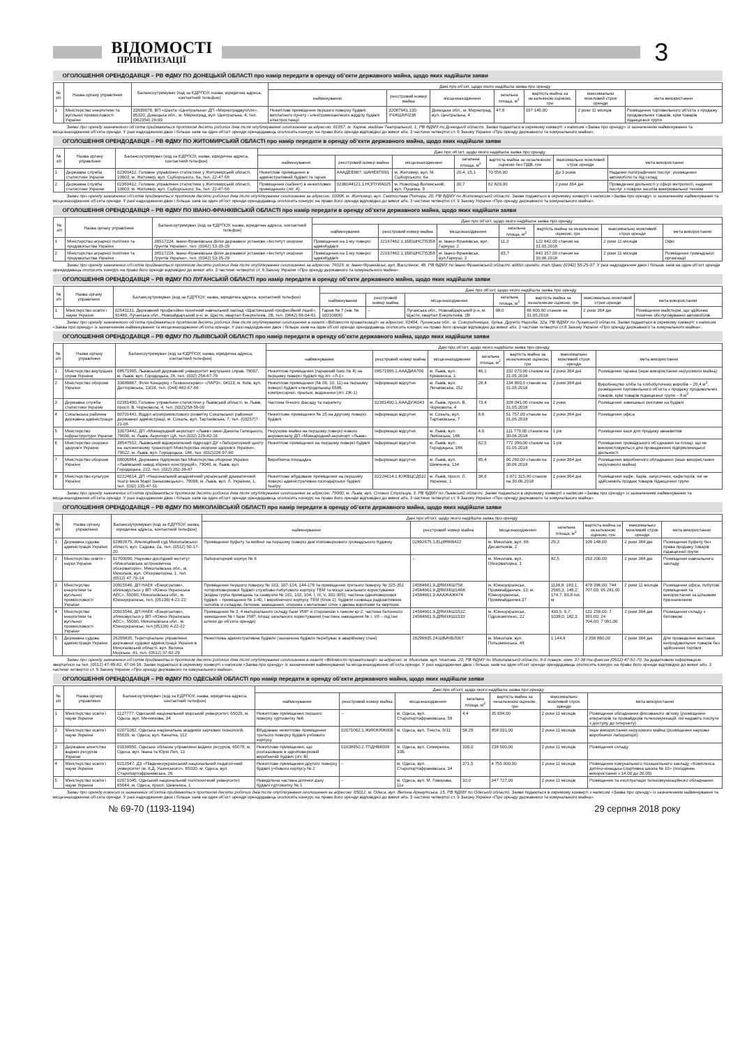ВІДОМОСТІ
ПРИВАТИЗАЦІЇ
3
ОГОЛОШЕННЯ ОРЕНДОДАВЦЯ – РВ ФДМУ ПО ДОНЕЦЬКІЙ ОБЛАСТІ про намір передати в оренду об’єкти державного майна, щодо яких надійшли заяви
| № з/п | Назва органу управління | Балансоутримувач (код за ЄДРПОУ, назва, юридична адреса, контактний телефон) | Дані про об’єкт, щодо якого надійшла заява про оренду | | | | | | |
| --- | --- | --- | --- | --- | --- | --- | --- | --- | --- |
| | | | найменування | реєстровий номер майна | місцезнаходження | загальна площа, м<sup>2</sup> | вартість майна за незалежною оцінкою, грн | максимально можливий строк оренди | мета використання |
| 1 | Міністерство енергетики та вугільної промисловості України | 33839076, ВП «Шахта «Центральна» ДП «Мирноградвугілля», 85320, Донецька обл., м. Мирноград, вул. Центральна, 4, тел. (062354) 29-99 | Нежитлові приміщення першого поверху будівлі виплатного пункту і електромеханічного відділу будівлі електростанції | 32087941.130. УЧЖШМЧ238 | Донецька обл., м. Мирноград, вул. Центральна, 4 | 47,9 | 197 145,00 | 2 роки 11 місяців | Розміщення торговельного об’єкта з продажу продовольчих товарів, крім товарів підакцизної групи |
Заяви про оренду зазначеного об’єкта приймаються протягом десяти робочих днів після опублікування оголошення за адресою: 61057, м. Харків, майдан Театральний, 1, РВ ФДМУ по Донецькій області. Заяви подаються в окремому конверті з написом «Заява про оренду» із зазначенням найменування та місцезнаходження об’єкта оренди. У разі надходження двох і більше заяв на один об’єкт оренди орендодавець оголосить конкурс на право його оренди відповідно до вимог абз. 3 частини четвертої ст. 9 Закону України «Про оренду державного та комунального майна».
ОГОЛОШЕННЯ ОРЕНДОДАВЦЯ – РВ ФДМУ ПО ЖИТОМИРСЬКІЙ ОБЛАСТІ про намір передати в оренду об’єкти державного майна, щодо яких надійшли заяви
| № з/п | Назва органу управління | Балансоутримувач (код за ЄДРПОУ, назва, юридична адреса, контактний телефон) | Дані про об’єкт, щодо якого надійшла заява про оренду | | | | | | |
| --- | --- | --- | --- | --- | --- | --- | --- | --- | --- |
| | | | найменування | реєстровий номер майна | місцезнаходження | загальна площа, м<sup>2</sup> | вартість майна за незалежною оцінкою без ПДВ, грн | максимально можливий строк оренди | мета використання |
| 1 | Державна служба статистики України | 02360412, Головне управління статистики у Житомирській області, 10003, м. Житомир, вул. Сціборського, 6а, тел. 22-47-56 | Нежитлові приміщення в адміністративній будівлі та гараж | АААДЕЕ887; ШАНЕКП091 | м. Житомир, вул. М. Сціборського, 6а | 20,4; 15,1 | 70 556,00 | До 3 років | Надання поліграфічних послуг; розміщення автомобіля та під склад |
| 2 | Державна служба статистики України | 02360412, Головне управління статистики у Житомирській області, 10003, м. Житомир, вул. Сціборського, 6а, тел. 22-47-56 | Приміщення (кабінет) в нежитлових приміщеннях (літ. А) | 0236044121.1.НОПУИА025 | м. Новоград-Волинський, вул. Пушкіна, 9 | 30,7 | 62 629,00 | 2 роки 364 дні | Проведення діяльності у сфері метрології, надання послуг з повірки засобів вимірювальної техніки |
Заяви про оренду зазначених об’єктів приймаються протягом десяти робочих днів після опублікування оголошення за адресою: 10008, м. Житомир, вул. Святослава Ріхтера, 20, РВ ФДМУ по Житомирській області. Заяви подаються в окремому конверті з написом «Заява про оренду» із зазначенням найменування та місцезнаходження об’єкта оренди. У разі надходження двох і більше заяв на один об’єкт оренди орендодавець оголосить конкурс на право його оренди відповідно до вимог абз. 3 частини четвертої ст. 9 Закону України «Про оренду державного та комунального майна».
ОГОЛОШЕННЯ ОРЕНДОДАВЦЯ – РВ ФДМУ ПО ІВАНО-ФРАНКІВСЬКІЙ ОБЛАСТІ про намір передати в оренду об’єкти державного майна, щодо яких надійшли заяви
| № з/п | Назва органу управління | Балансоутримувач (код за ЄДРПОУ, назва, юридична адреса, контактний телефон) | Дані про об’єкт, щодо якого надійшла заява про оренду | | | | | | |
| --- | --- | --- | --- | --- | --- | --- | --- | --- | --- |
| | | | найменування | реєстровий номер майна | місцезнаходження | загальна площа, м<sup>2</sup> | вартість майна за незалежною оцінкою, грн | максимально можливий строк оренди | мета використання |
| 1 | Міністерство аграрної політики та продовольства України | 38517224, Івано-Франківська філія державної установи «Інститут охорони ґрунтів України», тел. (0342) 53-35-29 | Приміщення на 1-му поверсі адмінбудівлі | 22167462.1.1БЕШНСП5358 | м. Івано-Франківськ, вул. Гаркуші, 2 | 11,3 | 122 842,00 станом на 31.03.2018 | 2 роки 11 місяців | Офіс |
| 2 | Міністерство аграрної політики та продовольства України | 38517224, Івано-Франківська філія державної установи «Інститут охорони ґрунтів України», тел. (0342) 53-35-29 | Приміщення на 1-му поверсі адмінбудівлі | 22167462.1.1БЕШНСП5358 | м. Івано-Франківськ, вул.Гаркуші, 2 | 83,7 | 842 357,00 станом на 30.06.2018 | 2 роки 11 місяців | Розміщення громадської організації |
Заяви про оренду зазначених об’єктів приймаються протягом десяти робочих днів після опублікування оголошення за адресою: 76019, м. Івано-Франківськ, вул. Василянок, 48, РВ ФДМУ по Івано-Франківській області, відділ оренди, тел./факс (0342) 55-25-97. У разі надходження двох і більше заяв на один об’єкт оренди орендодавець оголосить конкурс на право його оренди відповідно до вимог абз. 3 частини четвертої ст. 9 Закону України «Про оренду державного та комунального майна».
ОГОЛОШЕННЯ ОРЕНДОДАВЦЯ – РВ ФДМУ ПО ЛУГАНСЬКІЙ ОБЛАСТІ про намір передати в оренду об’єкти державного майна, щодо яких надійшли заяви
| № з/п | Назва органу управління | Балансоутримувач (код за ЄДРПОУ, назва, юридична адреса, контактний телефон) | Дані про об’єкт, щодо якого надійшла заява про оренду | | | | | | |
| --- | --- | --- | --- | --- | --- | --- | --- | --- | --- |
| | | | найменування | реєстровий номер майна | місцезнаходження | загальна площа, м<sup>2</sup> | вартість майна за незалежною оцінкою, грн | максимально можливий строк оренди | мета використання |
| 1 | Міністерство освіти і науки України | 02541131, Державний професійно-технічний навчальний заклад «Щастинський професійний ліцей», 91480, Луганська обл., Новоайдарський р-н, м. Щастя, квартал Енергетиків, 2В, тел. (0642) 96-04-61 | Гараж № 7 (інв. № 10310006) | – | Луганська обл., Новоайдарський р-н, м. Щастя, квартал Енергетиків, 2В | 98,0 | 66 600,00 станом на 31.05.2018 | 2 роки 364 дні | Розміщення майстерні, що здійснює технічне обслуговування автомобілів |
Заяви про оренду зазначеного об’єкта приймаються протягом десяти робочих днів після опублікування оголошення в газеті «Відомості приватизації» за адресою: 93404, Луганська обл., м. Сєвєродонецьк, бульв. Дружби Народів, 32а, РВ ФДМУ по Луганській області. Заяви подаються в окремому конверті з написом «Заява про оренду» із зазначенням найменування та місцезнаходження об’єкта оренди. У разі надходження двох і більше заяв на один об’єкт оренди орендодавець оголосить конкурс на право його оренди відповідно до вимог абз. 3 частини четвертої ст.9 Закону України «Про оренду державного та комунального майна».
ОГОЛОШЕННЯ ОРЕНДОДАВЦЯ – РВ ФДМУ ПО ЛЬВІВСЬКІЙ ОБЛАСТІ про намір передати в оренду об’єкти державного майна, щодо яких надійшли заяви
| № з/п | Назва органу управління | Балансоутримувач (код за ЄДРПОУ, назва, юридична адреса, контактний телефон) | Дані про об’єкт, щодо якого надійшла заява про оренду | | | | | | |
| --- | --- | --- | --- | --- | --- | --- | --- | --- | --- |
| | | | найменування | реєстровий номер майна | місцезнаходження | загальна площа, м<sup>2</sup> | вартість майна за незалежною оцінкою, грн | максимально можливий строк оренди | мета використання |
| 1 | Міністерство внутрішніх справ України | 08571995, Львівський державний університет внутрішніх справ, 79007, м. Львів, вул. Городоцька, 26, тел. (032) 258-67-79 | Нежитлові приміщення (гаражний бокс № 4) на першому поверсі будівлі під літ. «Л-1» | 08571995.1.АААДИА700 | м. Львів, вул. Кривоноса, 1 | 46,1 | 332 070,00 станом на 31.05.2018 | 2 роки 364 дні | Розміщення гаража (інше використання нерухомого майна) |
| 2 | Міністерство оборони України | 33689867, Філія Концерну «Техвоєнсервіс» «ЛАРЗ», 04119, м. Київ, вул. Дегтярівська, 13/24, тел. (044) 483-67-66 | Нежитлові приміщення (№ 09, 10, 11) на першому поверсі будівлі електродільниці ЕМВ, компресорної, пральні, водокачки (літ. 2Ж-1) | Інформація відсутня | м. Львів, вул. Личаківська, 152 | 28,4 | 134 800,0 станом на 31.05.2018 | 2 роки 364 дні | Виробництво хліба та хлібобулочних виробів – 20,4 м<sup>2</sup>, розміщення торговельного об’єкта з продажу продовольчих товарів, крім товарів підакцизної групи – 8 м<sup>2</sup> |
| 3 | Державна служба статистики України | 02361400, Головне управління статистики у Львівській області, м. Львів, просп. В. Чорновола, 4, тел. (032)258-59-00 | Частина бічного фасаду та парапету | 02361400.1.АААДУЖ043 | м. Львів, просп. В. Чорновола, 4 | 73,4 | 328 041,00 станом на 31.05.2018 | 2 роки | Розміщення зовнішньої реклами на будівлі |
| 4 | Сокальська районна державна адміністрація | 00701441, Відділ агропромислового розвитку Сокальської районної державної адміністрації, м. Сокаль, вул. Тартаківська, 7, тел. (03257)7-21-06 | Нежитлове приміщення № 25 на другому поверсі будівлі | Інформація відсутня | м. Сокаль, вул. Тартаківська, 7 | 8,8 | 51 757,00 станом на 31.05.2018 | 2 роки 364 дні | Розміщення офіса |
| 5 | Міністерство інфраструктури України | 33073442, ДП «Міжнародний аеропорт «Львів» імені Данила Галицького, 79000, м. Львів, Аеропорт ЦА, тел.(032) 229-82-16 | Нерухоме майно на першому поверсі нового аеровокзалу ДП «Міжнародний аеропорт «Львів» | Інформація відсутня | м. Львів, вул. Любінська, 168 | 4,0 | 111 779,00 станом на 30.06.2018 | 1 рік | Розміщення каси для продажу авіаквитків |
| 6 | Міністерство охорони здоров’я України | 38547552, Львівський відокремлений підрозділ ДУ «Лабораторний центр на залізничному транспорті Міністерства охорони здоров’я України», 79022, м. Львів, вул. Городоцька, 186, тел. (032)226-97-60 | Нежитлові приміщення на першому поверсі будівлі | Інформація відсутня | м. Львів, вул. Городоцька, 186 | 62,5 | 772 390,00 станом на 31.05.2018 | 1 рік | Розміщення громадського об’єднання на площі, що не використовуються для провадження підприємницької діяльності |
| 7 | Міністерство оборони України | 08006864, Державне підприємство Міністерства оборони України «Львівський завод збірних конструкцій», 79040, м. Львів, вул. Городоцька, 222, тел. (032) 262-38-87 | Виробнича площадка | Інформація відсутня | м. Львів, вул. Шевченка, 134 | 85,4 | 90 260,00 станом на 30.06.2018 | 2 роки 364 дні | Розміщення виробничого обладнання (інше використання нерухомого майна) |
| 8 | Міністерство культури України | 02224614, ДП «Національний академічний український драматичний театр імені Марії Заньковецької», 79008, м. Львів, вул. Л. Українки, 1, тел. (032) 235-47-51 | Нежитлове вбудоване приміщення на першому поверсі адміністративно-господарської будівлі театру | 02224614.1.ЮЖВЦСД532 | м. Львів, просп. Л. Українки, 1 | 38,6 | 1 072 315,00 станом на 30.06.2018 | 2 роки 364 дні | Розміщення кафе, барів, закусочних, кафетеріїв, які не здійснюють продаж товарів підакцизної групи |
Заяви про оренду зазначених об’єктів приймаються протягом десяти робочих днів після опублікування оголошення за адресою: 79000, м. Львів, вул. Січових Стрільців, 3, РВ ФДМУ по Львівській області. Заяви подаються в окремому конверті з написом «Заява про оренду» із зазначенням найменування та місцезнаходження об’єкта оренди. У разі надходження двох і більше заяв на один об’єкт оренди орендодавець оголосить конкурс на право його оренди відповідно до вимог абз. 3 частини четвертої ст. 9 Закону України «Про оренду державного та комунального майна».
ОГОЛОШЕННЯ ОРЕНДОДАВЦЯ – РВ ФДМУ ПО МИКОЛАЇВСЬКІЙ ОБЛАСТІ про намір передати в оренду об’єкти державного майна, щодо яких надійшли заяви
| № з/п | Назва органу управління | Балансоутримувач (код за ЄДРПОУ, назва, юридична адреса, контактний телефон) | Дані про об’єкт, щодо якого надійшла заява про оренду | | | | | | |
| --- | --- | --- | --- | --- | --- | --- | --- | --- | --- |
| | | | найменування | реєстровий номер майна | місцезнаходження | загальна площа, м<sup>2</sup> | вартість майна за незалежною оцінкою, грн | максимально можливий строк оренди | мета використання |
| 1 | Державна судова адміністрація України | 02892675, Апеляційний суд Миколаївської області, вул. Садова, 2а, тел. (0512) 50-17-20 | Приміщення буфету та мийної на першому поверсі дев’ятиповерхового громадського будинку | 02892675.1.ЕЦФЯКВ422 | м. Миколаїв, вул. 68 Десантників, 2 | 29,3 | 109 148,00 | 2 роки 364 дні | Розміщення буфету без права продажу товарів підакцизної групи |
| 2 | Міністерство освіти і науки України | 02700090, Науково-дослідний інститут «Миколаївська астрономічна обсерваторія», Миколаївська обл., м. Миколаїв, вул. Обсерваторна, 1, тел. (0512) 47-70-14 | Лабораторний корпус № 6 | – | м. Миколаїв, вул. Обсерваторна, 1 | 82,5 | 293 200,00 | 2 роки 364 дні | Розміщення навчального закладу |
| 3 | Міністерство енергетики та вугільної промисловості України | 20915546, ДП НАЕК «Енергоатом», обліковується у ВП «Южно-Українська АЕС», 55000, Миколаївська обл., м. Южноукраїнськ, тел. (05136) 4-22-22 | Приміщення першого поверху № 103, 107-124, 144-176 та приміщення третього поверху № 325-351 чотириповерхової будівлі службово-побутового корпусу ТЕМ та місця загального користування (вхідна група приміщень та санвузли № 101, 102, 104, I, III, V, 301-305); частина одноповерхової будівлі – приміщення № 1-40, I виробничого корпусу ТЕМ (блок 1); будівля сховища радіоактивних ізотопів зі складом, бетонне замощення, огорожа з металевої сітки з двома воротами та хвірткою | 24584661.9.ДЯМХКШ758; 24584661.9.ДЯМХКШ1468; 24584661.9.АААЖАЖ474 | м. Южноукраїнськ, Проммайданчик, 13; м. Южноукраїнськ, Проммайданчик,37 | 1138,8; 183,1; 2565,3; 149,2; 174,7; 93,8 пог. м | 478 396,00; 744 707,00; 95 281,00 | 2 роки 11 місяців | Розміщення офіса, побутові приміщення та використання за цільовим призначенням |
| 4 | Міністерство енергетики та вугільної промисловості України | 20915546, ДП НАЕК «Енергоатом», обліковується у ВП «Южно-Українська АЕС», 55000, Миколаївська обл., м. Южноукраїнськ, тел.(05136) 4-22-22 | Приміщення № 3, 4 матеріального складу бази УМР зі сторожкою з ганком кр-2; частина бетонного замощення № I бази УМР; площі загального користування (частина замощення № I, VII – під’їзні шляхи до об’єкта оренди) | 24584661.9.ДЯМХКШ1532; 24584661.9.ДЯМХКШ1533 | м. Южноукраїнськ, Гідрокомплекс, 22 | 430,5; 9,7; 1038,0; 182,3 | 131 259,00; 7 391,00; 24 704,00; 7 091,00 | 2 роки 364 дні | Розміщення складу з битовкою |
| 5 | Державна судова адміністрація України | 26299835, Територіальне управління державної судової адміністрації України в Миколаївській області, вул. Велика Морська, 41, тел. (0512) 37-92-29 | Нежитлова адміністративна будівля (зазначена будівля перебуває в аварійному стані) | 26299835.24.ШВАЧБЛ007 | м. Миколаїв, вул. Потьомкінська, 49 | 1 144,8 | 2 356 860,00 | 2 роки 364 дні | Для проведення виставок непродовольчих товарів без здійснення торгівлі |
Заяви про оренду зазначених об’єктів приймаються протягом десяти робочих днів після опублікування оголошення в газеті «Відомості приватизації» за адресою: м. Миколаїв, вул. Чкалова, 20, РВ ФДМУ по Миколаївській області, 6-й поверх, кімн. 37-38 та факсом (0512) 47-51-70. За додатковою інформацією звертатися за тел. (0512) 47-89-82, 47-04-18. Заяви подаються в окремому конверті з написом «Заява про оренду» із зазначенням найменування та місцезнаходження об’єкта оренди. У разі надходження двох і більше заяв на один об’єкт оренди орендодавець оголосить конкурс на право його оренди відповідно до вимог абз. 3 частини четвертої ст. 9 Закону України «Про оренду державного та комунального майна».
ОГОЛОШЕННЯ ОРЕНДОДАВЦЯ – РВ ФДМУ ПО ОДЕСЬКІЙ ОБЛАСТІ про намір передати в оренду об’єкти державного майна, щодо яких надійшли заяви
| № з/п | Назва органу управління | Балансоутримувач (код за ЄДРПОУ, назва, юридична адреса, контактний телефон) | Дані про об’єкт, щодо якого надійшла заява про оренду | | | | | | |
| --- | --- | --- | --- | --- | --- | --- | --- | --- | --- |
| | | | найменування | реєстровий номер майна | місцезнаходження | загальна площа, м<sup>2</sup> | вартість майна за незалежною оцінкою, грн | максимально можливий строк оренди | мета використання |
| 1 | Міністерство освіти і науки України | 1127777, Одеський національний морський університет, 65029, м. Одеса, вул. Мечникова, 34 | Нежитлове приміщення першого поверху гуртожитку №6 | – | м. Одеса, вул. Старопортофранківська, 59 | 4,4 | 35 694,00 | 2 роки 11 місяців | Розміщення обладнання фіксованого зв’язку (розміщення операторів та провайдерів телекомунікацій, які надають послуги з доступу до Інтернету) |
| 2 | Міністерство освіти і науки України | 02071062, Одеська національна академія харчових технологій, 65039, м. Одеса, вул. Канатна, 112 | Вбудоване нежитлове приміщення третього поверху будівлі учбового корпусу | 02071062.1.ЖИЮКЯЖ006 | м. Одеса, вул. Тініста, 9/11 | 58,29 | 858 031,00 | 2 роки 11 місяців | Інше використання нерухомого майна (розміщення науково-виробничої лабораторії) |
| 3 | Державне агентство водних ресурсів України | 01038950, Одеське обласне управління водних ресурсів, 65078, м. Одеса, вул. Івана та Юрія Лип, 13 | Нежитлове приміщення, що розташоване в одноповерховій виробничій будівлі (літ. В) | 01038950.2.ТПДНВК009 | м. Одеса, вул. Симиренка, 33Б | 100,0 | 238 500,00 | 2 роки 11 місяців | Розміщення складу |
| 4 | Міністерство освіти і науки України | 0212547, ДЗ «Південноукраїнський національний педагогічний університет ім. К.Д. Ушинського», 65020, м. Одеса, вул. Старопортофранківська, 26 | Нежитлове приміщення другого поверху будівлі учбового корпусу № 2 | – | м. Одеса, вул. Старопортофранківська, 34 | 371,5 | 4 755 000,00 | 2 роки 11 місяців | Розміщення комунального позашкільного закладу «Комплекса дитячо-юнацька спортивна школа № 10» (погодинне використання з 14.00 до 20.00) |
| 5 | Міністерство освіти і науки України | 02071045, Одеський національний політехнічний університет, 65044, м. Одеса, просп. Шевченка, 1 | Невиділена частина ділянки даху будівлі гуртожитку № 1 | – | м. Одеса, вул. М. Говорова, 11е | 10,0 | 347 727,00 | 2 роки 11 місяців | Розміщення та експлуатація телекомунікаційного обладнання |
Заяви про оренду кожного із зазначених об’єктів приймаються протягом десяти робочих днів після опублікування оголошення за адресою: 65012, м. Одеса, вул. Велика Арнаутська, 15, РВ ФДМУ по Одеській області. Заяви подаються в окремому конверті з написом «Заява про оренду» із зазначенням найменування та місцезнаходження об’єкта оренди. У разі надходження двох і більше заяв на один об’єкт оренди орендодавець оголосить конкурс на право його оренди відповідно до вимог абз. 3 частини четвертої ст. 9 Закону України «Про оренду державного та комунального майна».
№ 69-70 (1193-1194) 29 серпня 2018 року